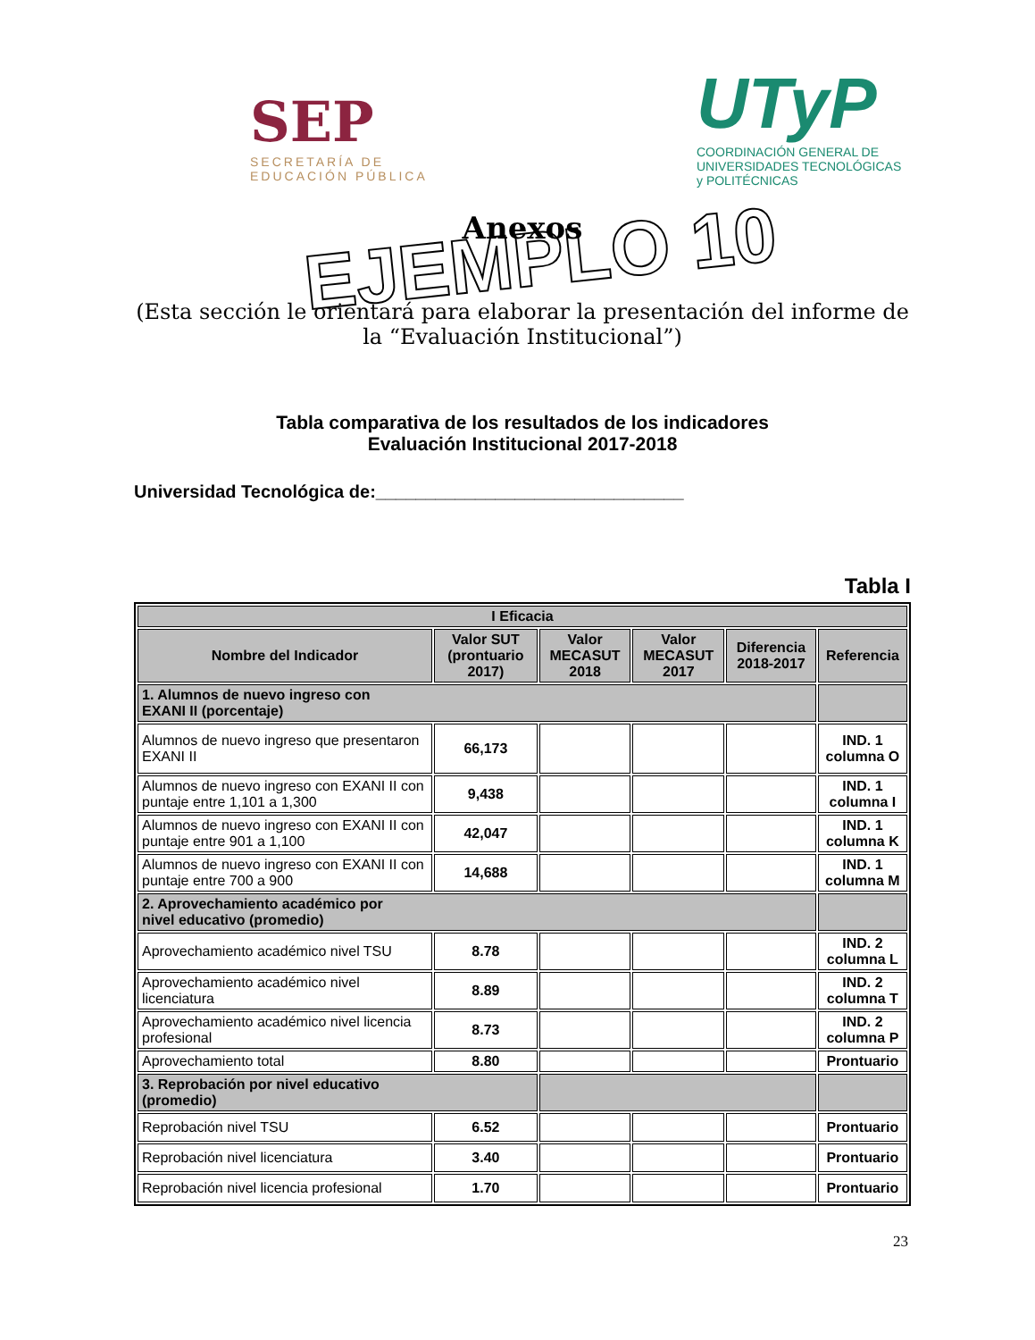SEP
SECRETARÍA DE
EDUCACIÓN PÚBLICA
UTyP
COORDINACIÓN GENERAL DE UNIVERSIDADES TECNOLÓGICAS y POLITÉCNICAS
EJEMPLO 10
Anexos
(Esta sección le orientará para elaborar la presentación del informe de la “Evaluación Institucional”)
Tabla comparativa de los resultados de los indicadores
Evaluación Institucional 2017-2018
Universidad Tecnológica de:_______________________________
Tabla I
| I Eficacia | | | | | |
| --- | --- | --- | --- | --- | --- |
| Nombre del Indicador | Valor SUT (prontuario 2017) | Valor MECASUT 2018 | Valor MECASUT 2017 | Diferencia 2018-2017 | Referencia |
| 1. Alumnos de nuevo ingreso con EXANI II (porcentaje) | | | | | |
| Alumnos de nuevo ingreso que presentaron EXANI II | 66,173 | | | | IND. 1 columna O |
| Alumnos de nuevo ingreso con EXANI II con puntaje entre 1,101 a 1,300 | 9,438 | | | | IND. 1 columna I |
| Alumnos de nuevo ingreso con EXANI II con puntaje entre 901 a 1,100 | 42,047 | | | | IND. 1 columna K |
| Alumnos de nuevo ingreso con EXANI II con puntaje entre 700 a 900 | 14,688 | | | | IND. 1 columna M |
| 2. Aprovechamiento académico por nivel educativo (promedio) | | | | | |
| Aprovechamiento académico nivel TSU | 8.78 | | | | IND. 2 columna L |
| Aprovechamiento académico nivel licenciatura | 8.89 | | | | IND. 2 columna T |
| Aprovechamiento académico nivel licencia profesional | 8.73 | | | | IND. 2 columna P |
| Aprovechamiento total | 8.80 | | | | Prontuario |
| 3. Reprobación por nivel educativo (promedio) | | | | | |
| Reprobación nivel TSU | 6.52 | | | | Prontuario |
| Reprobación nivel licenciatura | 3.40 | | | | Prontuario |
| Reprobación nivel licencia profesional | 1.70 | | | | Prontuario |
23